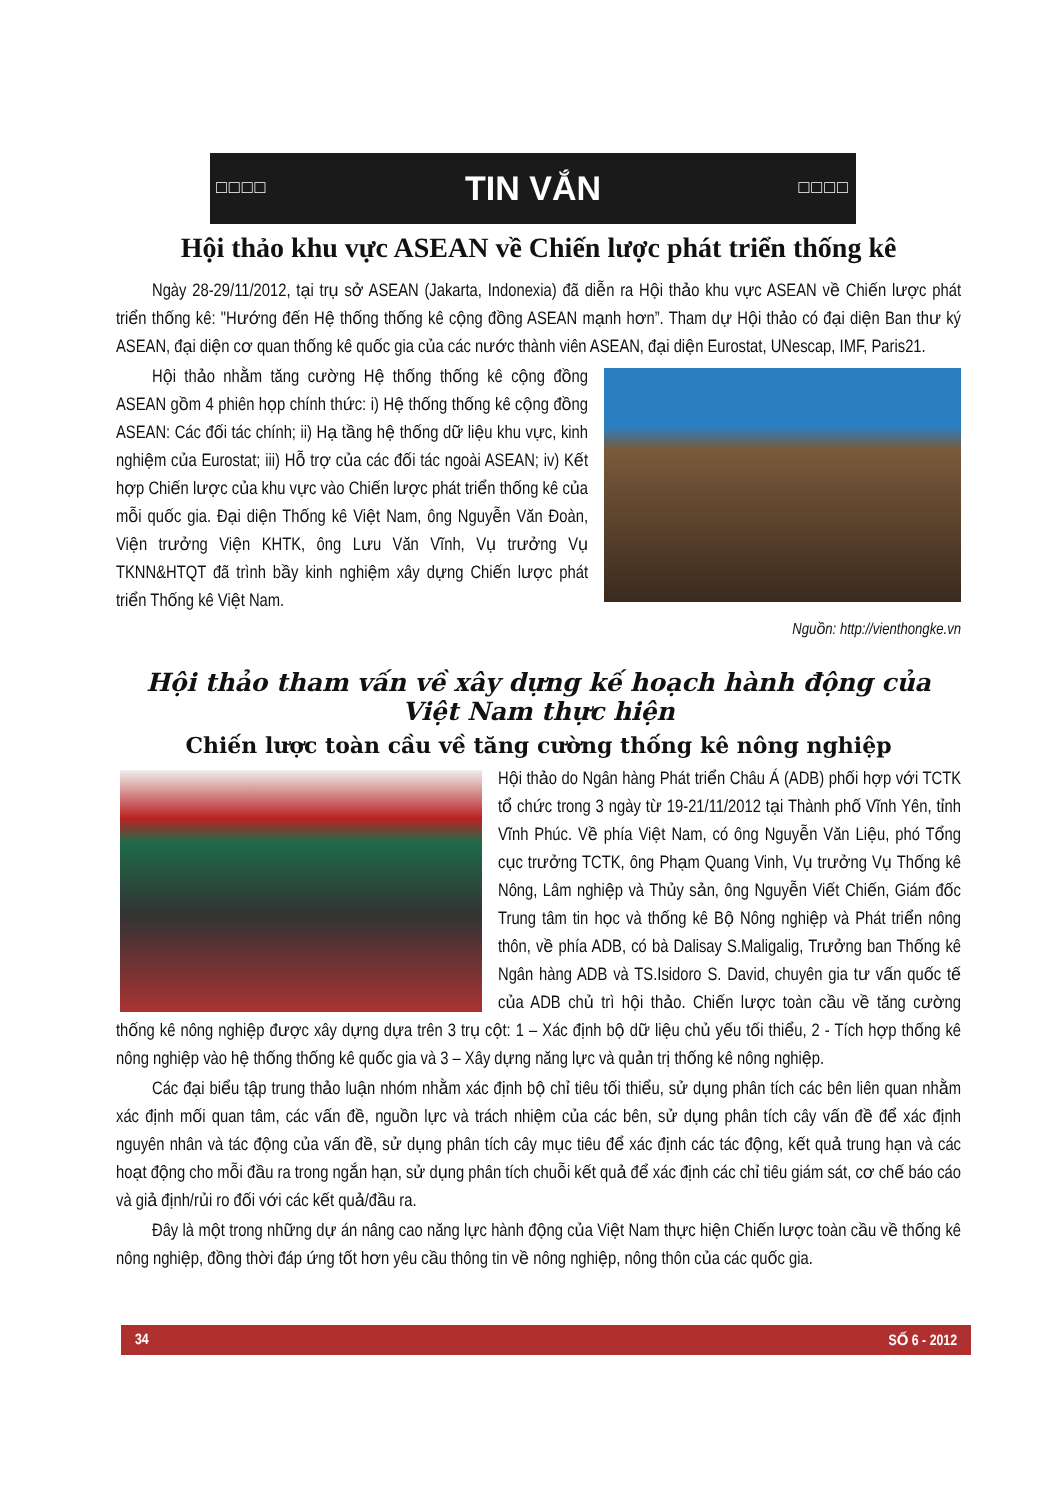□□□□ TIN VẮN □□□□
Hội thảo khu vực ASEAN về Chiến lược phát triển thống kê
Ngày 28-29/11/2012, tại trụ sở ASEAN (Jakarta, Indonexia) đã diễn ra Hội thảo khu vực ASEAN về Chiến lược phát triển thống kê: "Hướng đến Hệ thống thống kê cộng đồng ASEAN mạnh hơn”. Tham dự Hội thảo có đại diện Ban thư ký ASEAN, đại diện cơ quan thống kê quốc gia của các nước thành viên ASEAN, đại diện Eurostat, UNescap, IMF, Paris21.
Hội thảo nhằm tăng cường Hệ thống thống kê cộng đồng ASEAN gồm 4 phiên họp chính thức: i) Hệ thống thống kê cộng đồng ASEAN: Các đối tác chính; ii) Hạ tầng hệ thống dữ liệu khu vực, kinh nghiệm của Eurostat; iii) Hỗ trợ của các đối tác ngoài ASEAN; iv) Kết hợp Chiến lược của khu vực vào Chiến lược phát triển thống kê của mỗi quốc gia. Đại diện Thống kê Việt Nam, ông Nguyễn Văn Đoàn, Viện trưởng Viện KHTK, ông Lưu Văn Vĩnh, Vụ trưởng Vụ TKNN&HTQT đã trình bầy kinh nghiệm xây dựng Chiến lược phát triển Thống kê Việt Nam.
Nguồn: http://vienthongke.vn
Hội thảo tham vấn về xây dựng kế hoạch hành động của Việt Nam thực hiện
Chiến lược toàn cầu về tăng cường thống kê nông nghiệp
Hội thảo do Ngân hàng Phát triển Châu Á (ADB) phối hợp với TCTK tổ chức trong 3 ngày từ 19-21/11/2012 tại Thành phố Vĩnh Yên, tỉnh Vĩnh Phúc. Về phía Việt Nam, có ông Nguyễn Văn Liệu, phó Tổng cục trưởng TCTK, ông Phạm Quang Vinh, Vụ trưởng Vụ Thống kê Nông, Lâm nghiệp và Thủy sản, ông Nguyễn Viết Chiến, Giám đốc Trung tâm tin học và thống kê Bộ Nông nghiệp và Phát triển nông thôn, về phía ADB, có bà Dalisay S.Maligalig, Trưởng ban Thống kê Ngân hàng ADB và TS.Isidoro S. David, chuyên gia tư vấn quốc tế của ADB chủ trì hội thảo. Chiến lược toàn cầu về tăng cường thống kê nông nghiệp được xây dựng dựa trên 3 trụ cột: 1 – Xác định bộ dữ liệu chủ yếu tối thiểu, 2 - Tích hợp thống kê nông nghiệp vào hệ thống thống kê quốc gia và 3 – Xây dựng năng lực và quản trị thống kê nông nghiệp.
Các đại biểu tập trung thảo luận nhóm nhằm xác định bộ chỉ tiêu tối thiểu, sử dụng phân tích các bên liên quan nhằm xác định mối quan tâm, các vấn đề, nguồn lực và trách nhiệm của các bên, sử dụng phân tích cây vấn đề để xác định nguyên nhân và tác động của vấn đề, sử dụng phân tích cây mục tiêu để xác định các tác động, kết quả trung hạn và các hoạt động cho mỗi đầu ra trong ngắn hạn, sử dụng phân tích chuỗi kết quả để xác định các chỉ tiêu giám sát, cơ chế báo cáo và giả định/rủi ro đối với các kết quả/đầu ra.
Đây là một trong những dự án nâng cao năng lực hành động của Việt Nam thực hiện Chiến lược toàn cầu về thống kê nông nghiệp, đồng thời đáp ứng tốt hơn yêu cầu thông tin về nông nghiệp, nông thôn của các quốc gia.
34 SỐ 6 - 2012